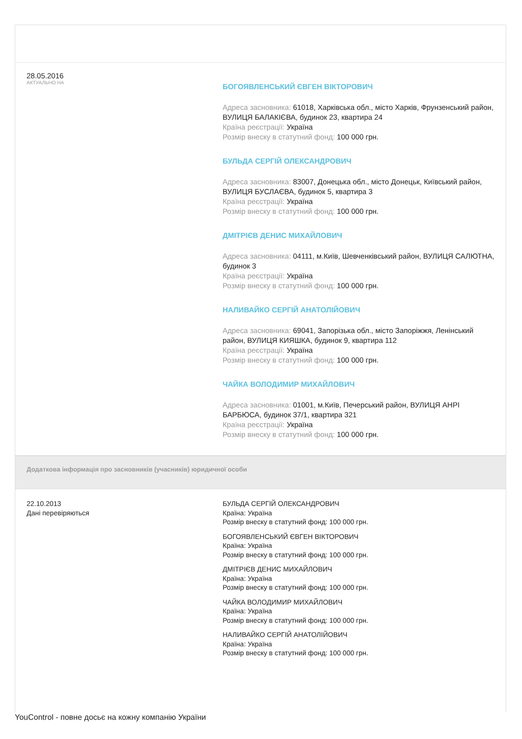28.05.2016
АКТУАЛЬНО НА
БОГОЯВЛЕНСЬКИЙ ЄВГЕН ВІКТОРОВИЧ
Адреса засновника: 61018, Харківська обл., місто Харків, Фрунзенський район, ВУЛИЦЯ БАЛАКІЄВА, будинок 23, квартира 24
Країна реєстрації: Україна
Розмір внеску в статутний фонд: 100 000 грн.
БУЛЬДА СЕРГІЙ ОЛЕКСАНДРОВИЧ
Адреса засновника: 83007, Донецька обл., місто Донецьк, Київський район, ВУЛИЦЯ БУСЛАЄВА, будинок 5, квартира 3
Країна реєстрації: Україна
Розмір внеску в статутний фонд: 100 000 грн.
ДМІТРІЄВ ДЕНИС МИХАЙЛОВИЧ
Адреса засновника: 04111, м.Київ, Шевченківський район, ВУЛИЦЯ САЛЮТНА, будинок 3
Країна реєстрації: Україна
Розмір внеску в статутний фонд: 100 000 грн.
НАЛИВАЙКО СЕРГІЙ АНАТОЛІЙОВИЧ
Адреса засновника: 69041, Запорізька обл., місто Запоріжжя, Ленінський район, ВУЛИЦЯ КИЯШКА, будинок 9, квартира 112
Країна реєстрації: Україна
Розмір внеску в статутний фонд: 100 000 грн.
ЧАЙКА ВОЛОДИМИР МИХАЙЛОВИЧ
Адреса засновника: 01001, м.Київ, Печерський район, ВУЛИЦЯ АНРІ БАРБЮСА, будинок 37/1, квартира 321
Країна реєстрації: Україна
Розмір внеску в статутний фонд: 100 000 грн.
Додаткова інформація про засновників (учасників) юридичної особи
22.10.2013
Дані перевіряються
БУЛЬДА СЕРГІЙ ОЛЕКСАНДРОВИЧ
Країна: Україна
Розмір внеску в статутний фонд: 100 000 грн.
БОГОЯВЛЕНСЬКИЙ ЄВГЕН ВІКТОРОВИЧ
Країна: Україна
Розмір внеску в статутний фонд: 100 000 грн.
ДМІТРІЄВ ДЕНИС МИХАЙЛОВИЧ
Країна: Україна
Розмір внеску в статутний фонд: 100 000 грн.
ЧАЙКА ВОЛОДИМИР МИХАЙЛОВИЧ
Країна: Україна
Розмір внеску в статутний фонд: 100 000 грн.
НАЛИВАЙКО СЕРГІЙ АНАТОЛІЙОВИЧ
Країна: Україна
Розмір внеску в статутний фонд: 100 000 грн.
YouControl - повне досьє на кожну компанію України